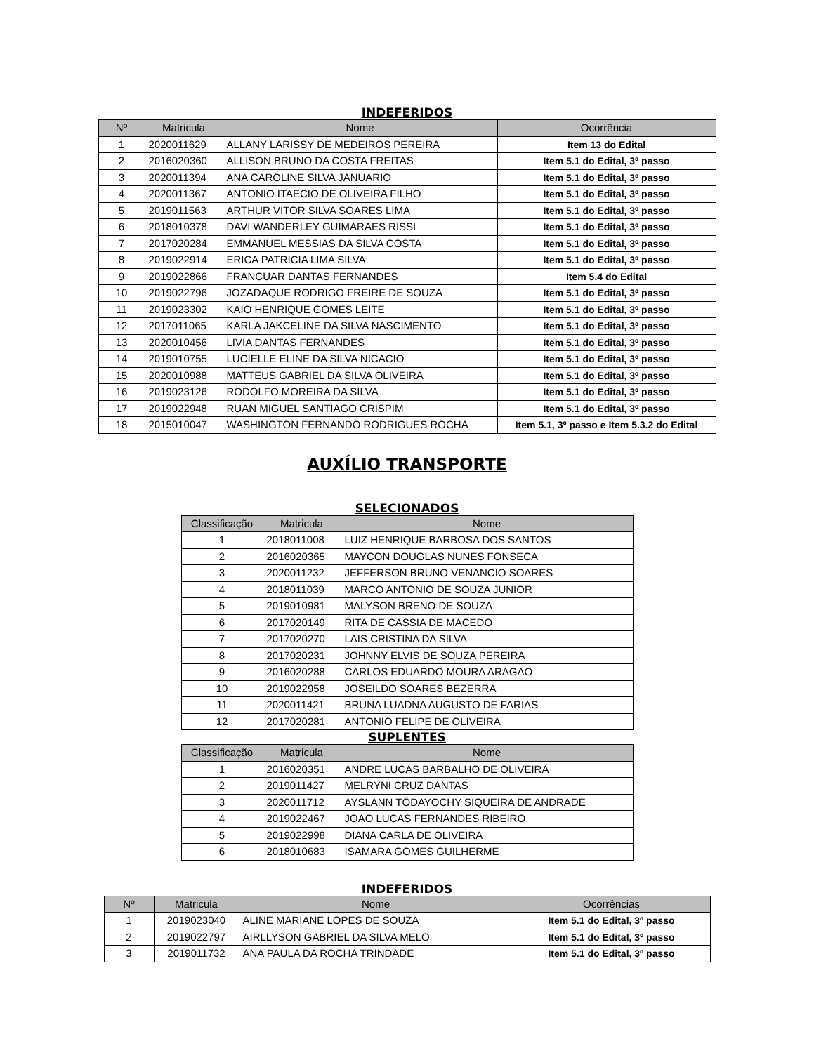INDEFERIDOS
| Nº | Matricula | Nome | Ocorrência |
| --- | --- | --- | --- |
| 1 | 2020011629 | ALLANY LARISSY DE MEDEIROS PEREIRA | Item 13 do Edital |
| 2 | 2016020360 | ALLISON BRUNO DA COSTA FREITAS | Item 5.1 do Edital, 3º passo |
| 3 | 2020011394 | ANA CAROLINE SILVA JANUARIO | Item 5.1 do Edital, 3º passo |
| 4 | 2020011367 | ANTONIO ITAECIO DE OLIVEIRA FILHO | Item 5.1 do Edital, 3º passo |
| 5 | 2019011563 | ARTHUR VITOR SILVA SOARES LIMA | Item 5.1 do Edital, 3º passo |
| 6 | 2018010378 | DAVI WANDERLEY GUIMARAES RISSI | Item 5.1 do Edital, 3º passo |
| 7 | 2017020284 | EMMANUEL MESSIAS DA SILVA COSTA | Item 5.1 do Edital, 3º passo |
| 8 | 2019022914 | ERICA PATRICIA LIMA SILVA | Item 5.1 do Edital, 3º passo |
| 9 | 2019022866 | FRANCUAR DANTAS FERNANDES | Item 5.4 do Edital |
| 10 | 2019022796 | JOZADAQUE RODRIGO FREIRE DE SOUZA | Item 5.1 do Edital, 3º passo |
| 11 | 2019023302 | KAIO HENRIQUE GOMES LEITE | Item 5.1 do Edital, 3º passo |
| 12 | 2017011065 | KARLA JAKCELINE DA SILVA NASCIMENTO | Item 5.1 do Edital, 3º passo |
| 13 | 2020010456 | LIVIA DANTAS FERNANDES | Item 5.1 do Edital, 3º passo |
| 14 | 2019010755 | LUCIELLE ELINE DA SILVA NICACIO | Item 5.1 do Edital, 3º passo |
| 15 | 2020010988 | MATTEUS GABRIEL DA SILVA OLIVEIRA | Item 5.1 do Edital, 3º passo |
| 16 | 2019023126 | RODOLFO MOREIRA DA SILVA | Item 5.1 do Edital, 3º passo |
| 17 | 2019022948 | RUAN MIGUEL SANTIAGO CRISPIM | Item 5.1 do Edital, 3º passo |
| 18 | 2015010047 | WASHINGTON FERNANDO RODRIGUES ROCHA | Item 5.1, 3º passo e Item 5.3.2 do Edital |
AUXÍLIO TRANSPORTE
SELECIONADOS
| Classificação | Matricula | Nome |
| --- | --- | --- |
| 1 | 2018011008 | LUIZ HENRIQUE BARBOSA DOS SANTOS |
| 2 | 2016020365 | MAYCON DOUGLAS NUNES FONSECA |
| 3 | 2020011232 | JEFFERSON BRUNO VENANCIO SOARES |
| 4 | 2018011039 | MARCO ANTONIO DE SOUZA JUNIOR |
| 5 | 2019010981 | MALYSON BRENO DE SOUZA |
| 6 | 2017020149 | RITA DE CASSIA DE MACEDO |
| 7 | 2017020270 | LAIS CRISTINA DA SILVA |
| 8 | 2017020231 | JOHNNY ELVIS DE SOUZA PEREIRA |
| 9 | 2016020288 | CARLOS EDUARDO MOURA ARAGAO |
| 10 | 2019022958 | JOSEILDO SOARES BEZERRA |
| 11 | 2020011421 | BRUNA LUADNA AUGUSTO DE FARIAS |
| 12 | 2017020281 | ANTONIO FELIPE DE OLIVEIRA |
SUPLENTES
| Classificação | Matricula | Nome |
| --- | --- | --- |
| 1 | 2016020351 | ANDRE LUCAS BARBALHO DE OLIVEIRA |
| 2 | 2019011427 | MELRYNI CRUZ DANTAS |
| 3 | 2020011712 | AYSLANN TÔDAYOCHY SIQUEIRA DE ANDRADE |
| 4 | 2019022467 | JOAO LUCAS FERNANDES RIBEIRO |
| 5 | 2019022998 | DIANA CARLA DE OLIVEIRA |
| 6 | 2018010683 | ISAMARA GOMES GUILHERME |
INDEFERIDOS
| Nº | Matricula | Nome | Ocorrências |
| --- | --- | --- | --- |
| 1 | 2019023040 | ALINE MARIANE LOPES DE SOUZA | Item 5.1 do Edital, 3º passo |
| 2 | 2019022797 | AIRLLYSON GABRIEL DA SILVA MELO | Item 5.1 do Edital, 3º passo |
| 3 | 2019011732 | ANA PAULA DA ROCHA TRINDADE | Item 5.1 do Edital, 3º passo |